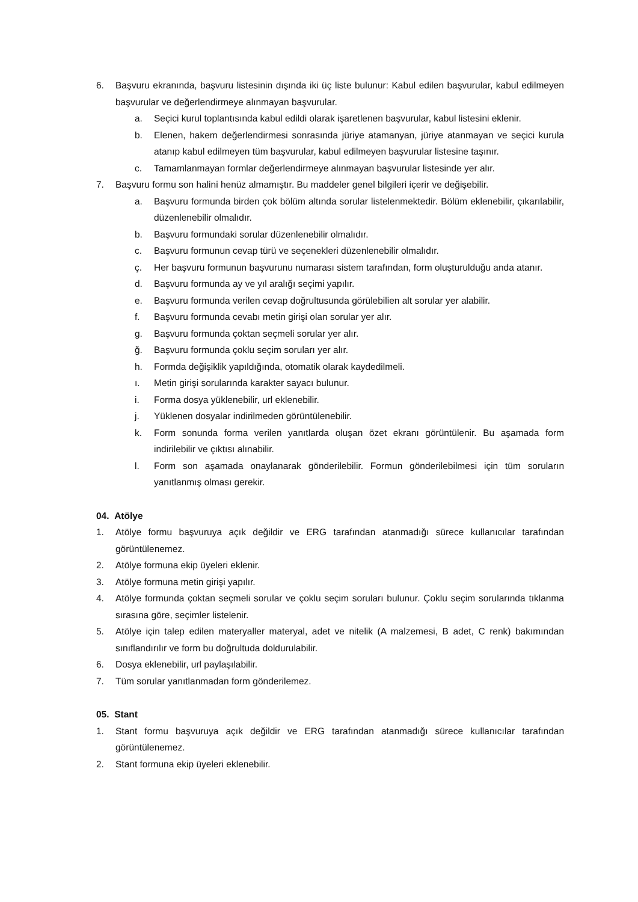6. Başvuru ekranında, başvuru listesinin dışında iki üç liste bulunur: Kabul edilen başvurular, kabul edilmeyen başvurular ve değerlendirmeye alınmayan başvurular.
a. Seçici kurul toplantısında kabul edildi olarak işaretlenen başvurular, kabul listesini eklenir.
b. Elenen, hakem değerlendirmesi sonrasında jüriye atamanyan, jüriye atanmayan ve seçici kurula atanıp kabul edilmeyen tüm başvurular, kabul edilmeyen başvurular listesine taşınır.
c. Tamamlanmayan formlar değerlendirmeye alınmayan başvurular listesinde yer alır.
7. Başvuru formu son halini henüz almamıştır. Bu maddeler genel bilgileri içerir ve değişebilir.
a. Başvuru formunda birden çok bölüm altında sorular listelenmektedir. Bölüm eklenebilir, çıkarılabilir, düzenlenebilir olmalıdır.
b. Başvuru formundaki sorular düzenlenebilir olmalıdır.
c. Başvuru formunun cevap türü ve seçenekleri düzenlenebilir olmalıdır.
ç. Her başvuru formunun başvurunu numarası sistem tarafından, form oluşturulduğu anda atanır.
d. Başvuru formunda ay ve yıl aralığı seçimi yapılır.
e. Başvuru formunda verilen cevap doğrultusunda görülebilien alt sorular yer alabilir.
f. Başvuru formunda cevabı metin girişi olan sorular yer alır.
g. Başvuru formunda çoktan seçmeli sorular yer alır.
ğ. Başvuru formunda çoklu seçim soruları yer alır.
h. Formda değişiklik yapıldığında, otomatik olarak kaydedilmeli.
ı. Metin girişi sorularında karakter sayacı bulunur.
i. Forma dosya yüklenebilir, url eklenebilir.
j. Yüklenen dosyalar indirilmeden görüntülenebilir.
k. Form sonunda forma verilen yanıtlarda oluşan özet ekranı görüntülenir. Bu aşamada form indirilebilir ve çıktısı alınabilir.
l. Form son aşamada onaylanarak gönderilebilir. Formun gönderilebilmesi için tüm soruların yanıtlanmış olması gerekir.
04. Atölye
1. Atölye formu başvuruya açık değildir ve ERG tarafından atanmadığı sürece kullanıcılar tarafından görüntülenemez.
2. Atölye formuna ekip üyeleri eklenir.
3. Atölye formuna metin girişi yapılır.
4. Atölye formunda çoktan seçmeli sorular ve çoklu seçim soruları bulunur. Çoklu seçim sorularında tıklanma sırasına göre, seçimler listelenir.
5. Atölye için talep edilen materyaller materyal, adet ve nitelik (A malzemesi, B adet, C renk) bakımından sınıflandırılır ve form bu doğrultuda doldurulabilir.
6. Dosya eklenebilir, url paylaşılabilir.
7. Tüm sorular yanıtlanmadan form gönderilemez.
05. Stant
1. Stant formu başvuruya açık değildir ve ERG tarafından atanmadığı sürece kullanıcılar tarafından görüntülenemez.
2. Stant formuna ekip üyeleri eklenebilir.